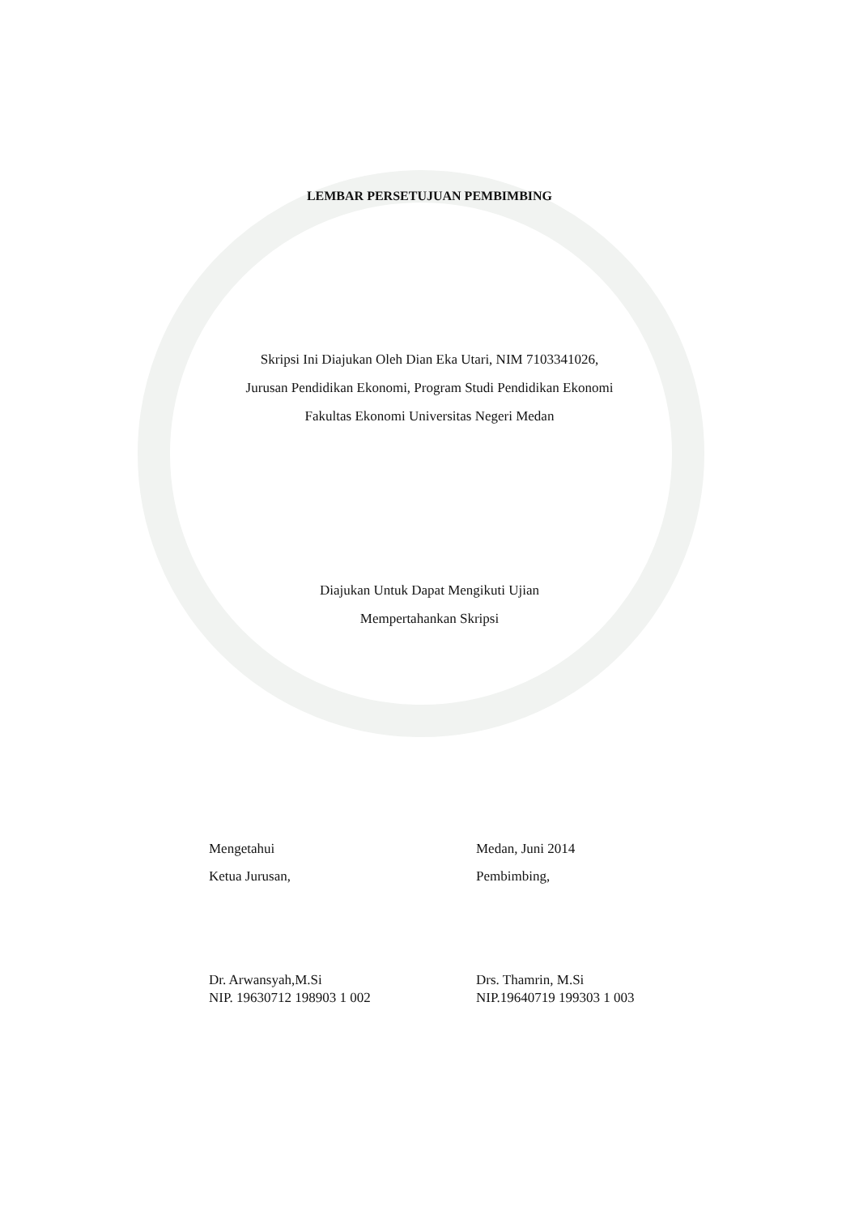LEMBAR PERSETUJUAN PEMBIMBING
Skripsi Ini Diajukan Oleh Dian Eka Utari, NIM 7103341026,
Jurusan Pendidikan Ekonomi, Program Studi Pendidikan Ekonomi
Fakultas Ekonomi Universitas Negeri Medan
Diajukan Untuk Dapat Mengikuti Ujian
Mempertahankan Skripsi
Mengetahui
Ketua Jurusan,
Dr. Arwansyah,M.Si
NIP. 19630712 198903 1 002
Medan, Juni 2014
Pembimbing,
Drs. Thamrin, M.Si
NIP.19640719 199303 1 003